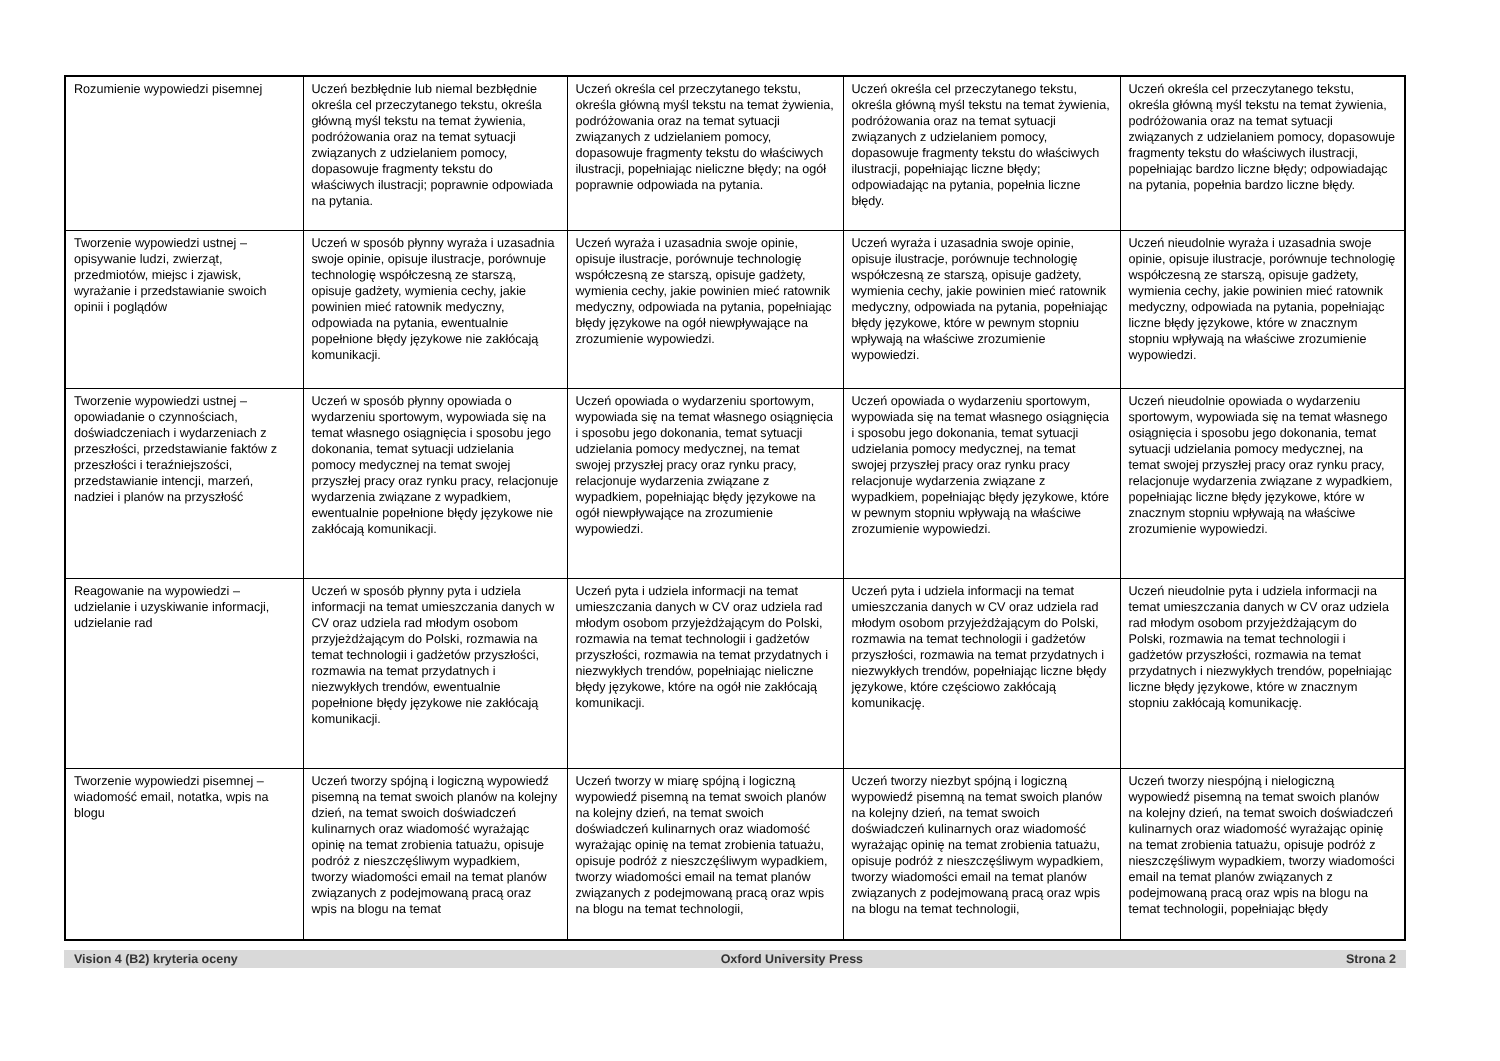| Rozumienie wypowiedzi pisemnej | Uczeń bezbłędnie lub niemal bezbłędnie określa cel przeczytanego tekstu, określa główną myśl tekstu na temat żywienia, podróżowania oraz na temat sytuacji związanych z udzielaniem pomocy, dopasowuje fragmenty tekstu do właściwych ilustracji; poprawnie odpowiada na pytania. | Uczeń określa cel przeczytanego tekstu, określa główną myśl tekstu na temat żywienia, podróżowania oraz na temat sytuacji związanych z udzielaniem pomocy, dopasowuje fragmenty tekstu do właściwych ilustracji, popełniając nieliczne błędy; na ogół poprawnie odpowiada na pytania. | Uczeń określa cel przeczytanego tekstu, określa główną myśl tekstu na temat żywienia, podróżowania oraz na temat sytuacji związanych z udzielaniem pomocy, dopasowuje fragmenty tekstu do właściwych ilustracji, popełniając liczne błędy; odpowiadając na pytania, popełnia liczne błędy. | Uczeń określa cel przeczytanego tekstu, określa główną myśl tekstu na temat żywienia, podróżowania oraz na temat sytuacji związanych z udzielaniem pomocy, dopasowuje fragmenty tekstu do właściwych ilustracji, popełniając bardzo liczne błędy; odpowiadając na pytania, popełnia bardzo liczne błędy. |
| Tworzenie wypowiedzi ustnej – opisywanie ludzi, zwierząt, przedmiotów, miejsc i zjawisk, wyrażanie i przedstawianie swoich opinii i poglądów | Uczeń w sposób płynny wyraża i uzasadnia swoje opinie, opisuje ilustracje, porównuje technologię współczesną ze starszą, opisuje gadżety, wymienia cechy, jakie powinien mieć ratownik medyczny, odpowiada na pytania, ewentualnie popełnione błędy językowe nie zakłócają komunikacji. | Uczeń wyraża i uzasadnia swoje opinie, opisuje ilustracje, porównuje technologię współczesną ze starszą, opisuje gadżety, wymienia cechy, jakie powinien mieć ratownik medyczny, odpowiada na pytania, popełniając błędy językowe na ogół niewpływające na zrozumienie wypowiedzi. | Uczeń wyraża i uzasadnia swoje opinie, opisuje ilustracje, porównuje technologię współczesną ze starszą, opisuje gadżety, wymienia cechy, jakie powinien mieć ratownik medyczny, odpowiada na pytania, popełniając błędy językowe, które w pewnym stopniu wpływają na właściwe zrozumienie wypowiedzi. | Uczeń nieudolnie wyraża i uzasadnia swoje opinie, opisuje ilustracje, porównuje technologię współczesną ze starszą, opisuje gadżety, wymienia cechy, jakie powinien mieć ratownik medyczny, odpowiada na pytania, popełniając liczne błędy językowe, które w znacznym stopniu wpływają na właściwe zrozumienie wypowiedzi. |
| Tworzenie wypowiedzi ustnej – opowiadanie o czynnościach, doświadczeniach i wydarzeniach z przeszłości, przedstawianie faktów z przeszłości i teraźniejszości, przedstawianie intencji, marzeń, nadziei i planów na przyszłość | Uczeń w sposób płynny opowiada o wydarzeniu sportowym, wypowiada się na temat własnego osiągnięcia i sposobu jego dokonania, temat sytuacji udzielania pomocy medycznej na temat swojej przyszłej pracy oraz rynku pracy, relacjonuje wydarzenia związane z wypadkiem, ewentualnie popełnione błędy językowe nie zakłócają komunikacji. | Uczeń opowiada o wydarzeniu sportowym, wypowiada się na temat własnego osiągnięcia i sposobu jego dokonania, temat sytuacji udzielania pomocy medycznej, na temat swojej przyszłej pracy oraz rynku pracy, relacjonuje wydarzenia związane z wypadkiem, popełniając błędy językowe na ogół niewpływające na zrozumienie wypowiedzi. | Uczeń opowiada o wydarzeniu sportowym, wypowiada się na temat własnego osiągnięcia i sposobu jego dokonania, temat sytuacji udzielania pomocy medycznej, na temat swojej przyszłej pracy oraz rynku pracy relacjonuje wydarzenia związane z wypadkiem, popełniając błędy językowe, które w pewnym stopniu wpływają na właściwe zrozumienie wypowiedzi. | Uczeń nieudolnie opowiada o wydarzeniu sportowym, wypowiada się na temat własnego osiągnięcia i sposobu jego dokonania, temat sytuacji udzielania pomocy medycznej, na temat swojej przyszłej pracy oraz rynku pracy, relacjonuje wydarzenia związane z wypadkiem, popełniając liczne błędy językowe, które w znacznym stopniu wpływają na właściwe zrozumienie wypowiedzi. |
| Reagowanie na wypowiedzi – udzielanie i uzyskiwanie informacji, udzielanie rad | Uczeń w sposób płynny pyta i udziela informacji na temat umieszczania danych w CV oraz udziela rad młodym osobom przyjeżdżającym do Polski, rozmawia na temat technologii i gadżetów przyszłości, rozmawia na temat przydatnych i niezwykłych trendów, ewentualnie popełnione błędy językowe nie zakłócają komunikacji. | Uczeń pyta i udziela informacji na temat umieszczania danych w CV oraz udziela rad młodym osobom przyjeżdżającym do Polski, rozmawia na temat technologii i gadżetów przyszłości, rozmawia na temat przydatnych i niezwykłych trendów, popełniając nieliczne błędy językowe, które na ogół nie zakłócają komunikacji. | Uczeń pyta i udziela informacji na temat umieszczania danych w CV oraz udziela rad młodym osobom przyjeżdżającym do Polski, rozmawia na temat technologii i gadżetów przyszłości, rozmawia na temat przydatnych i niezwykłych trendów, popełniając liczne błędy językowe, które częściowo zakłócają komunikację. | Uczeń nieudolnie pyta i udziela informacji na temat umieszczania danych w CV oraz udziela rad młodym osobom przyjeżdżającym do Polski, rozmawia na temat technologii i gadżetów przyszłości, rozmawia na temat przydatnych i niezwykłych trendów, popełniając liczne błędy językowe, które w znacznym stopniu zakłócają komunikację. |
| Tworzenie wypowiedzi pisemnej – wiadomość email, notatka, wpis na blogu | Uczeń tworzy spójną i logiczną wypowiedź pisemną na temat swoich planów na kolejny dzień, na temat swoich doświadczeń kulinarnych oraz wiadomość wyrażając opinię na temat zrobienia tatuażu, opisuje podróż z nieszczęśliwym wypadkiem, tworzy wiadomości email na temat planów związanych z podejmowaną pracą oraz wpis na blogu na temat | Uczeń tworzy w miarę spójną i logiczną wypowiedź pisemną na temat swoich planów na kolejny dzień, na temat swoich doświadczeń kulinarnych oraz wiadomość wyrażając opinię na temat zrobienia tatuażu, opisuje podróż z nieszczęśliwym wypadkiem, tworzy wiadomości email na temat planów związanych z podejmowaną pracą oraz wpis na blogu na temat technologii, | Uczeń tworzy niezbyt spójną i logiczną wypowiedź pisemną na temat swoich planów na kolejny dzień, na temat swoich doświadczeń kulinarnych oraz wiadomość wyrażając opinię na temat zrobienia tatuażu, opisuje podróż z nieszczęśliwym wypadkiem, tworzy wiadomości email na temat planów związanych z podejmowaną pracą oraz wpis na blogu na temat technologii, | Uczeń tworzy niespójną i nielogiczną wypowiedź pisemną na temat swoich planów na kolejny dzień, na temat swoich doświadczeń kulinarnych oraz wiadomość wyrażając opinię na temat zrobienia tatuażu, opisuje podróż z nieszczęśliwym wypadkiem, tworzy wiadomości email na temat planów związanych z podejmowaną pracą oraz wpis na blogu na temat technologii, popełniając błędy |
Vision 4 (B2) kryteria oceny Oxford University Press Strona 2